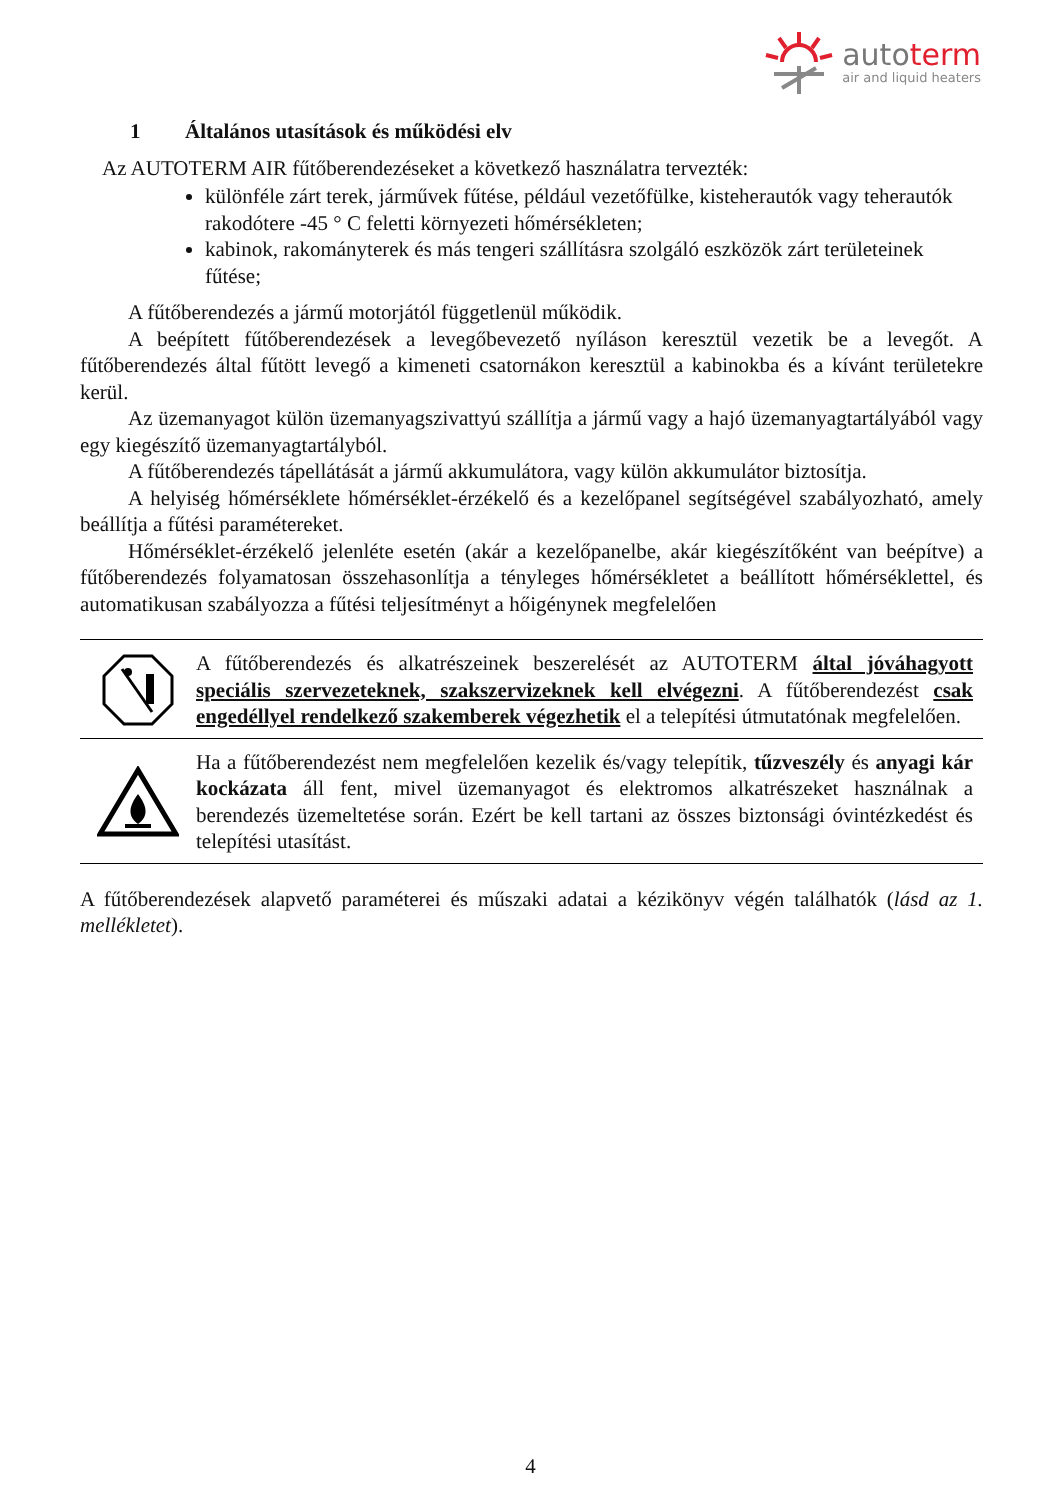autoterm
air and liquid heaters
1 Általános utasítások és működési elv
Az AUTOTERM AIR fűtőberendezéseket a következő használatra tervezték:
különféle zárt terek, járművek fűtése, például vezetőfülke, kisteherautók vagy teherautók rakodótere -45 ° C feletti környezeti hőmérsékleten;
kabinok, rakományterek és más tengeri szállításra szolgáló eszközök zárt területeinek fűtése;
A fűtőberendezés a jármű motorjától függetlenül működik.
A beépített fűtőberendezések a levegőbevezető nyíláson keresztül vezetik be a levegőt. A fűtőberendezés által fűtött levegő a kimeneti csatornákon keresztül a kabinokba és a kívánt területekre kerül.
Az üzemanyagot külön üzemanyagszivattyú szállítja a jármű vagy a hajó üzemanyagtartályából vagy egy kiegészítő üzemanyagtartályból.
A fűtőberendezés tápellátását a jármű akkumulátora, vagy külön akkumulátor biztosítja.
A helyiség hőmérséklete hőmérséklet-érzékelő és a kezelőpanel segítségével szabályozható, amely beállítja a fűtési paramétereket.
Hőmérséklet-érzékelő jelenléte esetén (akár a kezelőpanelbe, akár kiegészítőként van beépítve) a fűtőberendezés folyamatosan összehasonlítja a tényleges hőmérsékletet a beállított hőmérséklettel, és automatikusan szabályozza a fűtési teljesítményt a hőigénynek megfelelően
A fűtőberendezés és alkatrészeinek beszerelését az AUTOTERM által jóváhagyott speciális szervezeteknek, szakszervizeknek kell elvégezni. A fűtőberendezést csak engedéllyel rendelkező szakemberek végezhetik el a telepítési útmutatónak megfelelően.
Ha a fűtőberendezést nem megfelelően kezelik és/vagy telepítik, tűzveszély és anyagi kár kockázata áll fent, mivel üzemanyagot és elektromos alkatrészeket használnak a berendezés üzemeltetése során. Ezért be kell tartani az összes biztonsági óvintézkedést és telepítési utasítást.
A fűtőberendezések alapvető paraméterei és műszaki adatai a kézikönyv végén találhatók (lásd az 1. mellékletet).
4